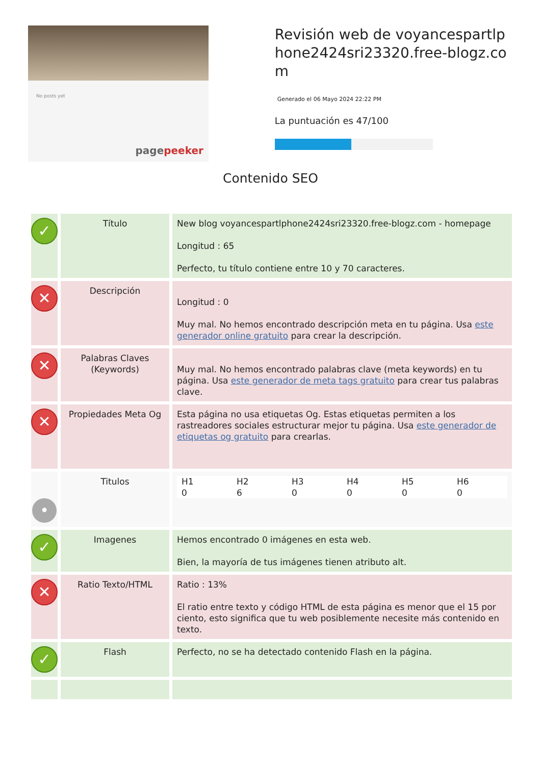No posts yet
pagepeeker
Revisión web de voyancespartlphone2424sri23320.free-blogz.com
Generado el 06 Mayo 2024 22:22 PM
La puntuación es 47/100
Contenido SEO
| ✓ | Título | New blog voyancespartlphone2424sri23320.free-blogz.com - homepage Longitud : 65 Perfecto, tu título contiene entre 10 y 70 caracteres. |
| ✕ | Descripción | Longitud : 0 Muy mal. No hemos encontrado descripción meta en tu página. Usa este generador online gratuito para crear la descripción. |
| ✕ | Palabras Claves (Keywords) | Muy mal. No hemos encontrado palabras clave (meta keywords) en tu página. Usa este generador de meta tags gratuito para crear tus palabras clave. |
| ✕ | Propiedades Meta Og | Esta página no usa etiquetas Og. Estas etiquetas permiten a los rastreadores sociales estructurar mejor tu página. Usa este generador de etiquetas og gratuito para crearlas. |
| • | Titulos | / H1 / H2 / H3 / H4 / H5 / H6 / / 0 / 6 / 0 / 0 / 0 / 0 / |
| ✓ | Imagenes | Hemos encontrado 0 imágenes en esta web. Bien, la mayoría de tus imágenes tienen atributo alt. |
| ✕ | Ratio Texto/HTML | Ratio : 13% El ratio entre texto y código HTML de esta página es menor que el 15 por ciento, esto significa que tu web posiblemente necesite más contenido en texto. |
| ✓ | Flash | Perfecto, no se ha detectado contenido Flash en la página. |